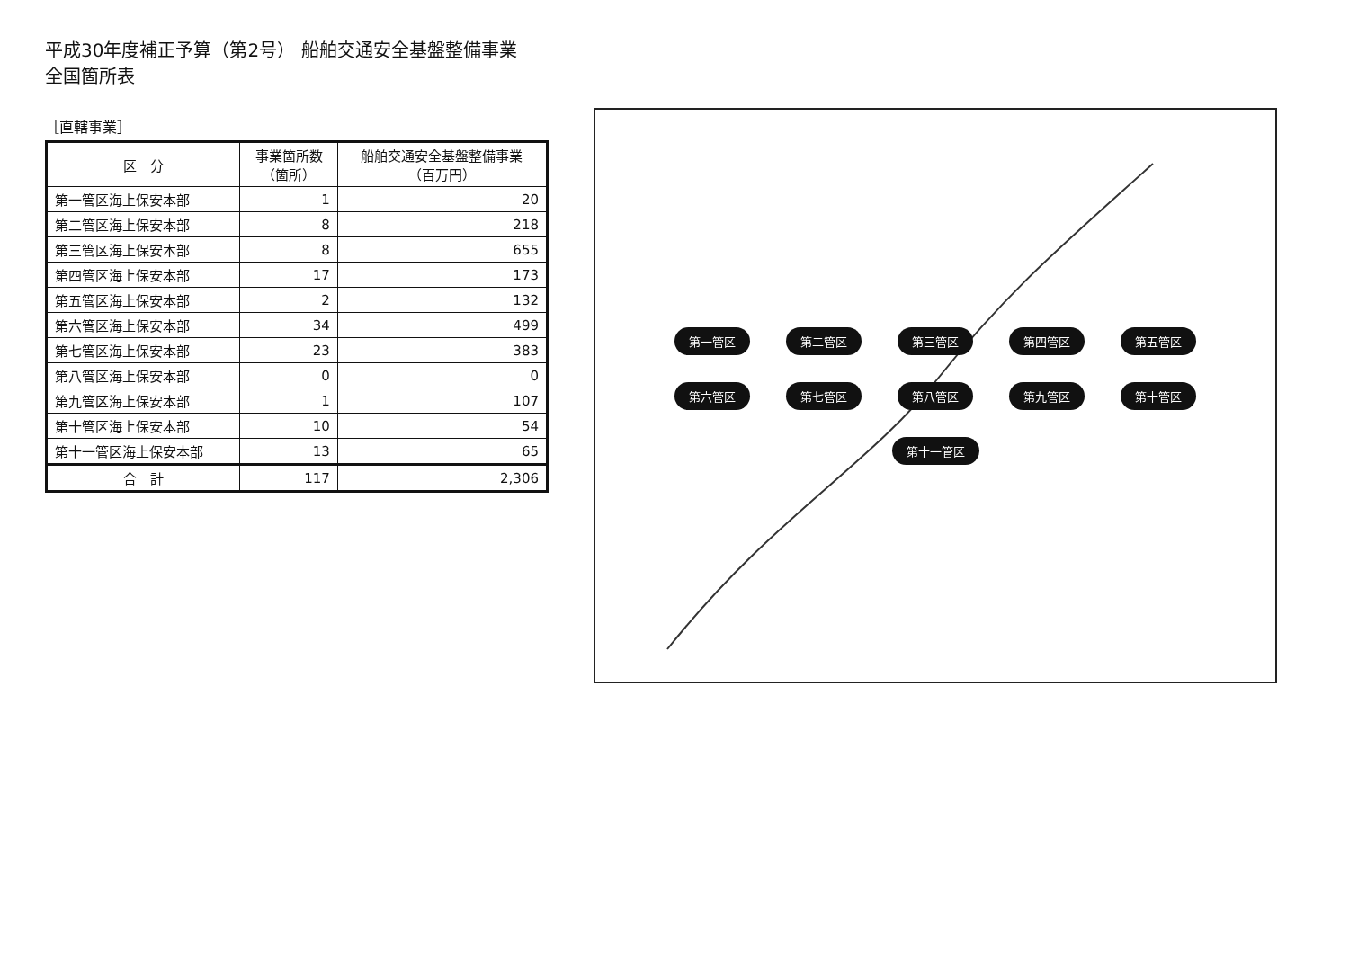平成30年度補正予算（第2号） 船舶交通安全基盤整備事業　全国箇所表
［直轄事業］
| 区 分 | 事業箇所数 （箇所） | 船舶交通安全基盤整備事業 （百万円） |
| --- | --- | --- |
| 第一管区海上保安本部 | 1 | 20 |
| 第二管区海上保安本部 | 8 | 218 |
| 第三管区海上保安本部 | 8 | 655 |
| 第四管区海上保安本部 | 17 | 173 |
| 第五管区海上保安本部 | 2 | 132 |
| 第六管区海上保安本部 | 34 | 499 |
| 第七管区海上保安本部 | 23 | 383 |
| 第八管区海上保安本部 | 0 | 0 |
| 第九管区海上保安本部 | 1 | 107 |
| 第十管区海上保安本部 | 10 | 54 |
| 第十一管区海上保安本部 | 13 | 65 |
| 合 計 | 117 | 2,306 |
第一管区 第二管区 第三管区 第四管区 第五管区 第六管区 第七管区 第八管区 第九管区 第十管区 第十一管区